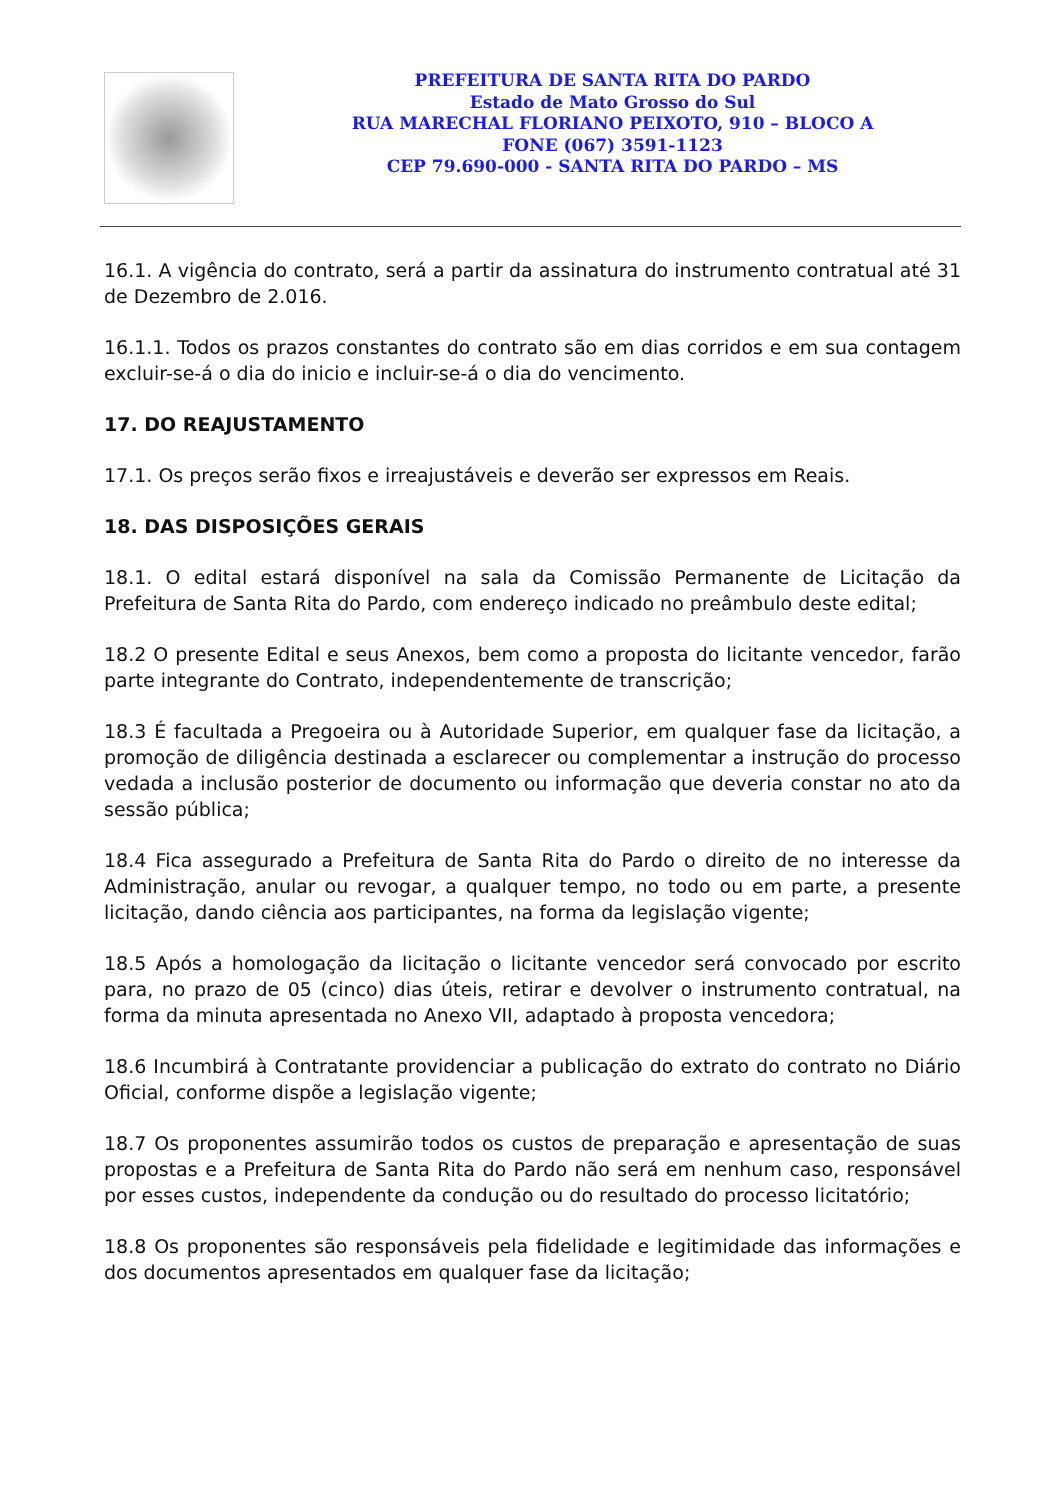PREFEITURA DE SANTA RITA DO PARDO
Estado de Mato Grosso do Sul
RUA MARECHAL FLORIANO PEIXOTO, 910 – BLOCO A
FONE (067) 3591-1123
CEP 79.690-000 - SANTA RITA DO PARDO – MS
16.1. A vigência do contrato, será a partir da assinatura do instrumento contratual até 31 de Dezembro de 2.016.
16.1.1. Todos os prazos constantes do contrato são em dias corridos e em sua contagem excluir-se-á o dia do inicio e incluir-se-á o dia do vencimento.
17. DO REAJUSTAMENTO
17.1. Os preços serão fixos e irreajustáveis e deverão ser expressos em Reais.
18. DAS DISPOSIÇÕES GERAIS
18.1. O edital estará disponível na sala da Comissão Permanente de Licitação da Prefeitura de Santa Rita do Pardo, com endereço indicado no preâmbulo deste edital;
18.2 O presente Edital e seus Anexos, bem como a proposta do licitante vencedor, farão parte integrante do Contrato, independentemente de transcrição;
18.3 É facultada a Pregoeira ou à Autoridade Superior, em qualquer fase da licitação, a promoção de diligência destinada a esclarecer ou complementar a instrução do processo vedada a inclusão posterior de documento ou informação que deveria constar no ato da sessão pública;
18.4 Fica assegurado a Prefeitura de Santa Rita do Pardo o direito de no interesse da Administração, anular ou revogar, a qualquer tempo, no todo ou em parte, a presente licitação, dando ciência aos participantes, na forma da legislação vigente;
18.5 Após a homologação da licitação o licitante vencedor será convocado por escrito para, no prazo de 05 (cinco) dias úteis, retirar e devolver o instrumento contratual, na forma da minuta apresentada no Anexo VII, adaptado à proposta vencedora;
18.6 Incumbirá à Contratante providenciar a publicação do extrato do contrato no Diário Oficial, conforme dispõe a legislação vigente;
18.7 Os proponentes assumirão todos os custos de preparação e apresentação de suas propostas e a Prefeitura de Santa Rita do Pardo não será em nenhum caso, responsável por esses custos, independente da condução ou do resultado do processo licitatório;
18.8 Os proponentes são responsáveis pela fidelidade e legitimidade das informações e dos documentos apresentados em qualquer fase da licitação;